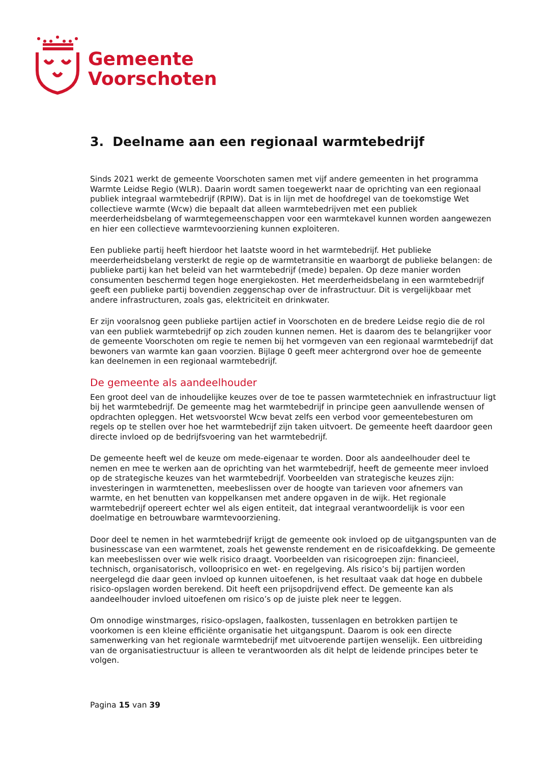Gemeente
Voorschoten
3. Deelname aan een regionaal warmtebedrijf
Sinds 2021 werkt de gemeente Voorschoten samen met vijf andere gemeenten in het programma Warmte Leidse Regio (WLR). Daarin wordt samen toegewerkt naar de oprichting van een regionaal publiek integraal warmtebedrijf (RPIW). Dat is in lijn met de hoofdregel van de toekomstige Wet collectieve warmte (Wcw) die bepaalt dat alleen warmtebedrijven met een publiek meerderheidsbelang of warmtegemeenschappen voor een warmtekavel kunnen worden aangewezen en hier een collectieve warmtevoorziening kunnen exploiteren.
Een publieke partij heeft hierdoor het laatste woord in het warmtebedrijf. Het publieke meerderheidsbelang versterkt de regie op de warmtetransitie en waarborgt de publieke belangen: de publieke partij kan het beleid van het warmtebedrijf (mede) bepalen. Op deze manier worden consumenten beschermd tegen hoge energiekosten. Het meerderheidsbelang in een warmtebedrijf geeft een publieke partij bovendien zeggenschap over de infrastructuur. Dit is vergelijkbaar met andere infrastructuren, zoals gas, elektriciteit en drinkwater.
Er zijn vooralsnog geen publieke partijen actief in Voorschoten en de bredere Leidse regio die de rol van een publiek warmtebedrijf op zich zouden kunnen nemen. Het is daarom des te belangrijker voor de gemeente Voorschoten om regie te nemen bij het vormgeven van een regionaal warmtebedrijf dat bewoners van warmte kan gaan voorzien. Bijlage 0 geeft meer achtergrond over hoe de gemeente kan deelnemen in een regionaal warmtebedrijf.
De gemeente als aandeelhouder
Een groot deel van de inhoudelijke keuzes over de toe te passen warmtetechniek en infrastructuur ligt bij het warmtebedrijf. De gemeente mag het warmtebedrijf in principe geen aanvullende wensen of opdrachten opleggen. Het wetsvoorstel Wcw bevat zelfs een verbod voor gemeentebesturen om regels op te stellen over hoe het warmtebedrijf zijn taken uitvoert. De gemeente heeft daardoor geen directe invloed op de bedrijfsvoering van het warmtebedrijf.
De gemeente heeft wel de keuze om mede-eigenaar te worden. Door als aandeelhouder deel te nemen en mee te werken aan de oprichting van het warmtebedrijf, heeft de gemeente meer invloed op de strategische keuzes van het warmtebedrijf. Voorbeelden van strategische keuzes zijn: investeringen in warmtenetten, meebeslissen over de hoogte van tarieven voor afnemers van warmte, en het benutten van koppelkansen met andere opgaven in de wijk. Het regionale warmtebedrijf opereert echter wel als eigen entiteit, dat integraal verantwoordelijk is voor een doelmatige en betrouwbare warmtevoorziening.
Door deel te nemen in het warmtebedrijf krijgt de gemeente ook invloed op de uitgangspunten van de businesscase van een warmtenet, zoals het gewenste rendement en de risicoafdekking. De gemeente kan meebeslissen over wie welk risico draagt. Voorbeelden van risicogroepen zijn: financieel, technisch, organisatorisch, vollooprisico en wet- en regelgeving. Als risico’s bij partijen worden neergelegd die daar geen invloed op kunnen uitoefenen, is het resultaat vaak dat hoge en dubbele risico-opslagen worden berekend. Dit heeft een prijsopdrijvend effect. De gemeente kan als aandeelhouder invloed uitoefenen om risico’s op de juiste plek neer te leggen.
Om onnodige winstmarges, risico-opslagen, faalkosten, tussenlagen en betrokken partijen te voorkomen is een kleine efficiënte organisatie het uitgangspunt. Daarom is ook een directe samenwerking van het regionale warmtebedrijf met uitvoerende partijen wenselijk. Een uitbreiding van de organisatiestructuur is alleen te verantwoorden als dit helpt de leidende principes beter te volgen.
Pagina 15 van 39